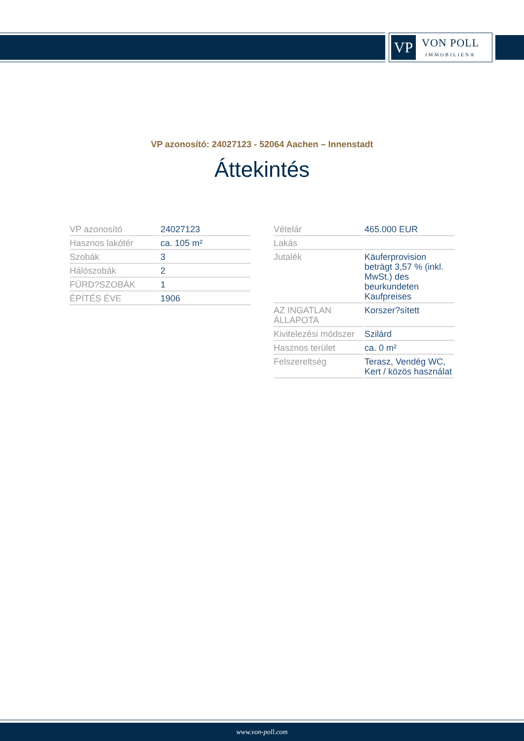VP
VON POLL
IMMOBILIEN®
VP azonosító: 24027123 - 52064 Aachen – Innenstadt
Áttekintés
| VP azonosító | 24027123 |
| Hasznos lakótér | ca. 105 m² |
| Szobák | 3 |
| Hálószobák | 2 |
| FÜRD?SZOBÁK | 1 |
| ÉPÍTÉS ÉVE | 1906 |
| Vételár | 465.000 EUR |
| Lakás | |
| Jutalék | Käuferprovision beträgt 3,57 % (inkl. MwSt.) des beurkundeten Kaufpreises |
| AZ INGATLAN ÁLLAPOTA | Korszer?sített |
| Kivitelezési módszer | Szilárd |
| Hasznos terület | ca. 0 m² |
| Felszereltség | Terasz, Vendég WC, Kert / közös használat |
www.von-poll.com